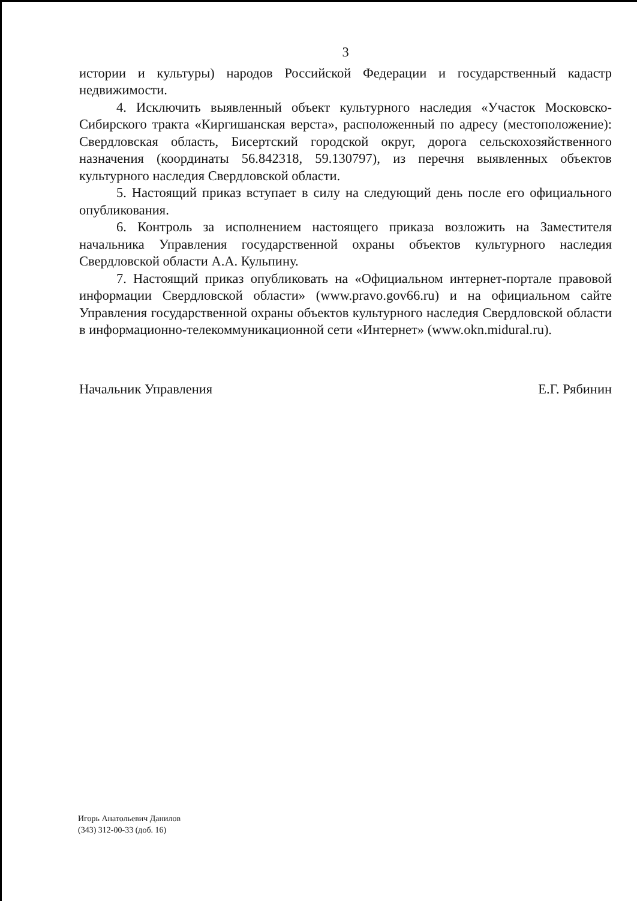3
истории и культуры) народов Российской Федерации и государственный кадастр недвижимости.
4. Исключить выявленный объект культурного наследия «Участок Московско-Сибирского тракта «Киргишанская верста», расположенный по адресу (местоположение): Свердловская область, Бисертский городской округ, дорога сельскохозяйственного назначения (координаты 56.842318, 59.130797), из перечня выявленных объектов культурного наследия Свердловской области.
5. Настоящий приказ вступает в силу на следующий день после его официального опубликования.
6. Контроль за исполнением настоящего приказа возложить на Заместителя начальника Управления государственной охраны объектов культурного наследия Свердловской области А.А. Кульпину.
7. Настоящий приказ опубликовать на «Официальном интернет-портале правовой информации Свердловской области» (www.pravo.gov66.ru) и на официальном сайте Управления государственной охраны объектов культурного наследия Свердловской области в информационно-телекоммуникационной сети «Интернет» (www.okn.midural.ru).
Начальник Управления Е.Г. Рябинин
Игорь Анатольевич Данилов
(343) 312-00-33 (доб. 16)